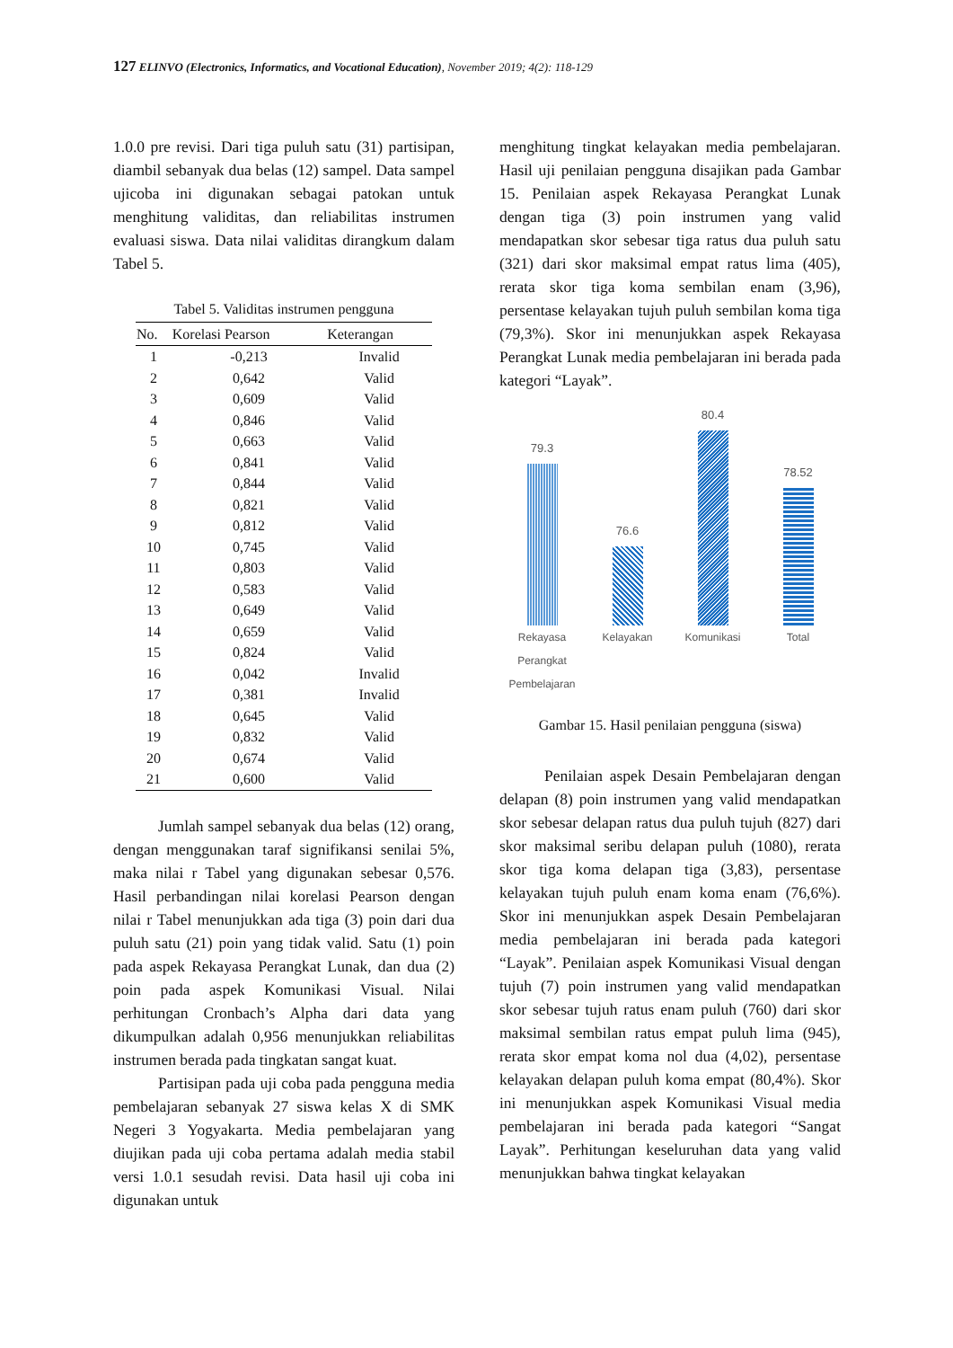127 ELINVO (Electronics, Informatics, and Vocational Education), November 2019; 4(2): 118-129
1.0.0 pre revisi. Dari tiga puluh satu (31) partisipan, diambil sebanyak dua belas (12) sampel. Data sampel ujicoba ini digunakan sebagai patokan untuk menghitung validitas, dan reliabilitas instrumen evaluasi siswa. Data nilai validitas dirangkum dalam Tabel 5.
Tabel 5. Validitas instrumen pengguna
| No. | Korelasi Pearson | Keterangan |
| --- | --- | --- |
| 1 | -0,213 | Invalid |
| 2 | 0,642 | Valid |
| 3 | 0,609 | Valid |
| 4 | 0,846 | Valid |
| 5 | 0,663 | Valid |
| 6 | 0,841 | Valid |
| 7 | 0,844 | Valid |
| 8 | 0,821 | Valid |
| 9 | 0,812 | Valid |
| 10 | 0,745 | Valid |
| 11 | 0,803 | Valid |
| 12 | 0,583 | Valid |
| 13 | 0,649 | Valid |
| 14 | 0,659 | Valid |
| 15 | 0,824 | Valid |
| 16 | 0,042 | Invalid |
| 17 | 0,381 | Invalid |
| 18 | 0,645 | Valid |
| 19 | 0,832 | Valid |
| 20 | 0,674 | Valid |
| 21 | 0,600 | Valid |
Jumlah sampel sebanyak dua belas (12) orang, dengan menggunakan taraf signifikansi senilai 5%, maka nilai r Tabel yang digunakan sebesar 0,576. Hasil perbandingan nilai korelasi Pearson dengan nilai r Tabel menunjukkan ada tiga (3) poin dari dua puluh satu (21) poin yang tidak valid. Satu (1) poin pada aspek Rekayasa Perangkat Lunak, dan dua (2) poin pada aspek Komunikasi Visual. Nilai perhitungan Cronbach’s Alpha dari data yang dikumpulkan adalah 0,956 menunjukkan reliabilitas instrumen berada pada tingkatan sangat kuat.
Partisipan pada uji coba pada pengguna media pembelajaran sebanyak 27 siswa kelas X di SMK Negeri 3 Yogyakarta. Media pembelajaran yang diujikan pada uji coba pertama adalah media stabil versi 1.0.1 sesudah revisi. Data hasil uji coba ini digunakan untuk
menghitung tingkat kelayakan media pembelajaran. Hasil uji penilaian pengguna disajikan pada Gambar 15. Penilaian aspek Rekayasa Perangkat Lunak dengan tiga (3) poin instrumen yang valid mendapatkan skor sebesar tiga ratus dua puluh satu (321) dari skor maksimal empat ratus lima (405), rerata skor tiga koma sembilan enam (3,96), persentase kelayakan tujuh puluh sembilan koma tiga (79,3%). Skor ini menunjukkan aspek Rekayasa Perangkat Lunak media pembelajaran ini berada pada kategori “Layak”.
79.3
76.6
80.4
78.52
Rekayasa Perangkat Pembelajaran
Kelayakan Komunikasi Total
Gambar 15. Hasil penilaian pengguna (siswa)
Penilaian aspek Desain Pembelajaran dengan delapan (8) poin instrumen yang valid mendapatkan skor sebesar delapan ratus dua puluh tujuh (827) dari skor maksimal seribu delapan puluh (1080), rerata skor tiga koma delapan tiga (3,83), persentase kelayakan tujuh puluh enam koma enam (76,6%). Skor ini menunjukkan aspek Desain Pembelajaran media pembelajaran ini berada pada kategori “Layak”. Penilaian aspek Komunikasi Visual dengan tujuh (7) poin instrumen yang valid mendapatkan skor sebesar tujuh ratus enam puluh (760) dari skor maksimal sembilan ratus empat puluh lima (945), rerata skor empat koma nol dua (4,02), persentase kelayakan delapan puluh koma empat (80,4%). Skor ini menunjukkan aspek Komunikasi Visual media pembelajaran ini berada pada kategori “Sangat Layak”. Perhitungan keseluruhan data yang valid menunjukkan bahwa tingkat kelayakan